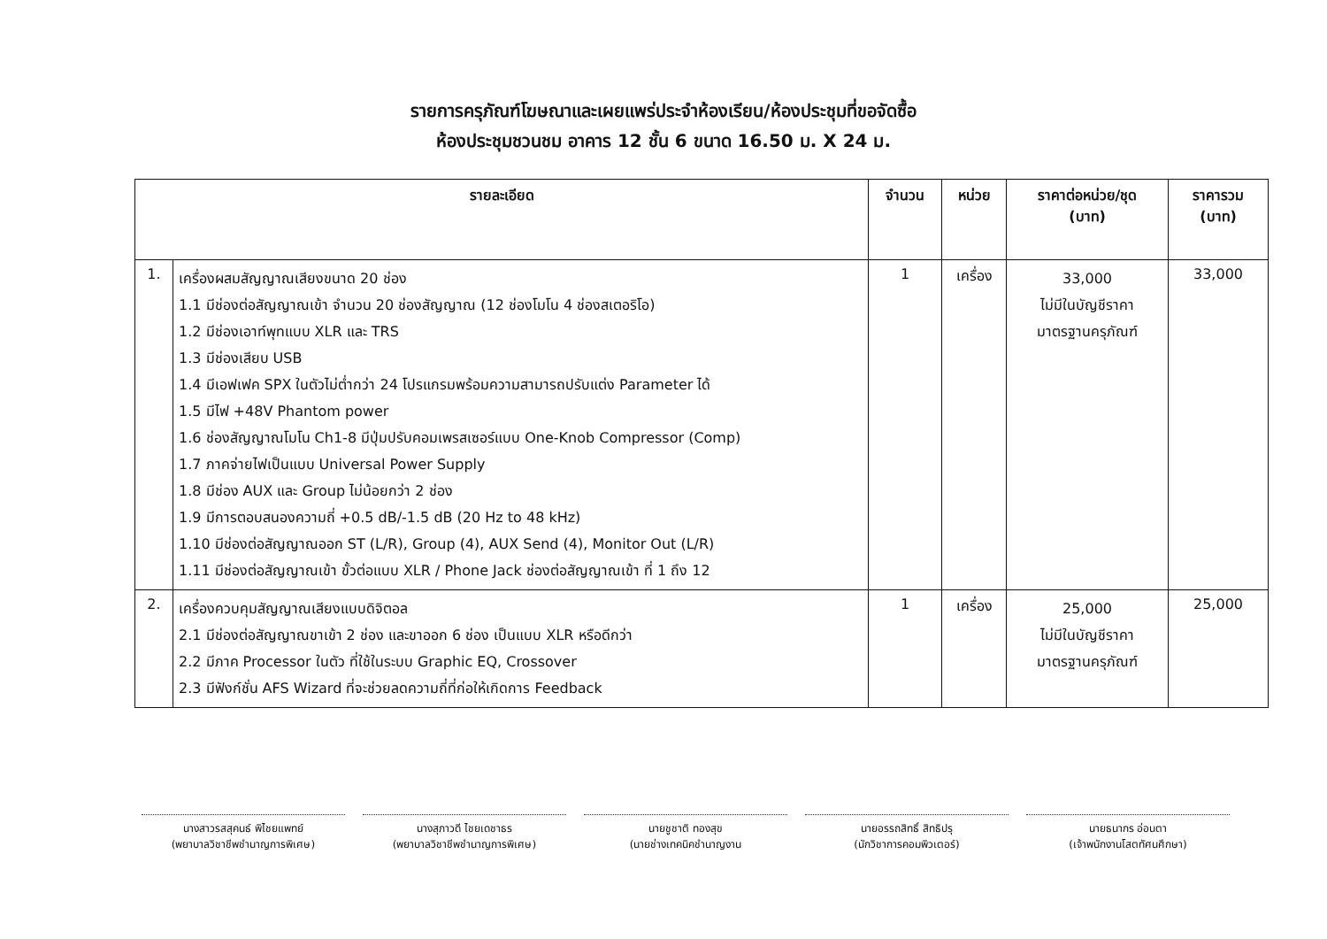รายการครุภัณฑ์โฆษณาและเผยแพร่ประจำห้องเรียน/ห้องประชุมที่ขอจัดซื้อ
ห้องประชุมชวนชม อาคาร 12 ชั้น 6 ขนาด 16.50 ม. X 24 ม.
| รายละเอียด | | จำนวน | หน่วย | ราคาต่อหน่วย/ชุด (บาท) | ราคารวม (บาท) |
| --- | --- | --- | --- | --- | --- |
| 1. | เครื่องผสมสัญญาณเสียงขนาด 20 ช่อง 1.1 มีช่องต่อสัญญาณเข้า จำนวน 20 ช่องสัญญาณ (12 ช่องโมโน 4 ช่องสเตอริโอ) 1.2 มีช่องเอาท์พุทแบบ XLR และ TRS 1.3 มีช่องเสียบ USB 1.4 มีเอฟเฟค SPX ในตัวไม่ต่ำกว่า 24 โปรแกรมพร้อมความสามารถปรับแต่ง Parameter ได้ 1.5 มีไฟ +48V Phantom power 1.6 ช่องสัญญาณโมโน Ch1-8 มีปุ่มปรับคอมเพรสเซอร์แบบ One-Knob Compressor (Comp) 1.7 ภาคจ่ายไฟเป็นแบบ Universal Power Supply 1.8 มีช่อง AUX และ Group ไม่น้อยกว่า 2 ช่อง 1.9 มีการตอบสนองความถี่ +0.5 dB/-1.5 dB (20 Hz to 48 kHz) 1.10 มีช่องต่อสัญญาณออก ST (L/R), Group (4), AUX Send (4), Monitor Out (L/R) 1.11 มีช่องต่อสัญญาณเข้า ขั้วต่อแบบ XLR / Phone Jack ช่องต่อสัญญาณเข้า ที่ 1 ถึง 12 | 1 | เครื่อง | 33,000 ไม่มีในบัญชีราคา มาตรฐานครุภัณฑ์ | 33,000 |
| 2. | เครื่องควบคุมสัญญาณเสียงแบบดิจิตอล 2.1 มีช่องต่อสัญญาณขาเข้า 2 ช่อง และขาออก 6 ช่อง เป็นแบบ XLR หรือดีกว่า 2.2 มีภาค Processor ในตัว ที่ใช้ในระบบ Graphic EQ, Crossover 2.3 มีฟังก์ชั่น AFS Wizard ที่จะช่วยลดความถี่ที่ก่อให้เกิดการ Feedback | 1 | เครื่อง | 25,000 ไม่มีในบัญชีราคา มาตรฐานครุภัณฑ์ | 25,000 |
นางสาวรสสุคนธ์ พิไชยแพทย์
(พยาบาลวิชาชีพชำนาญการพิเศษ)
นางสุภาวดี ไชยเดชาธร
(พยาบาลวิชาชีพชำนาญการพิเศษ)
นายชูชาติ ทองสุข
(นายช่างเทคนิคชำนาญงาน
นายอรรถสิทธิ์ สิทธิปรุ
(นักวิชาการคอมพิวเตอร์)
นายธนากร อ่อนตา
(เจ้าพนักงานโสตทัศนศึกษา)